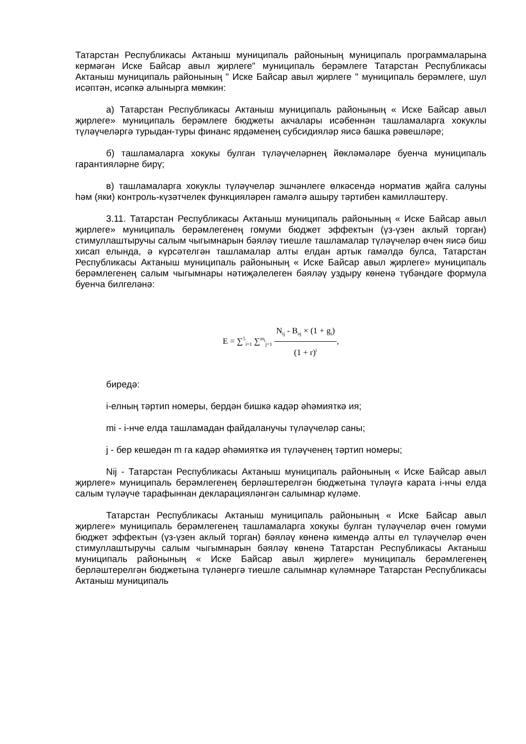Татарстан Республикасы Актаныш муниципаль районының муниципаль программаларына кермәгән Иске Байсар авыл җирлеге" муниципаль берәмлеге Татарстан Республикасы Актаныш муниципаль районының " Иске Байсар авыл җирлеге " муниципаль берәмлеге, шул исәптән, исәпкә алынырга мөмкин:
а) Татарстан Республикасы Актаныш муниципаль районының « Иске Байсар авыл җирлеге» муниципаль берәмлеге бюджеты акчалары исәбеннән ташламаларга хокуклы түләүчеләргә турыдан-туры финанс ярдәменең субсидияләр яисә башка рәвешләре;
б) ташламаларга хокукы булган түләүчеләрнең йөкләмәләре буенча муниципаль гарантияләрне бирү;
в) ташламаларга хокуклы түләүчеләр эшчәнлеге өлкәсендә норматив җайга салуны һәм (яки) контроль-күзәтчелек функцияләрен гамәлгә ашыру тәртибен камилләштерү.
3.11. Татарстан Республикасы Актаныш муниципаль районының « Иске Байсар авыл җирлеге» муниципаль берәмлегенең гомуми бюджет эффектын (үз-үзен аклый торган) стимуллаштыручы салым чыгымнарын бәяләү тиешле ташламалар түләүчеләр өчен яисә биш хисап елында, ә күрсәтелгән ташламалар алты елдан артык гамәлдә булса, Татарстан Республикасы Актаныш муниципаль районының « Иске Байсар авыл җирлеге» муниципаль берәмлегенең салым чыгымнары нәтиҗәлелеген бәяләү уздыру көненә түбәндәге формула буенча билгеләнә:
E = ∑<sup>5</sup><sub>i=1</sub> ∑<sup>m<sub>i</sub></sup><sub>j=1</sub>
N<sub>ij</sub> - B<sub>oj</sub> × (1 + g<sub>i</sub>)
(1 + r)<sup>i</sup>
,
биредә:
i-елның тәртип номеры, бердән бишкә кадәр әһәмияткә ия;
mi - i-нче елда ташламадан файдаланучы түләүчеләр саны;
j - бер кешедән m га кадәр әһәмияткә ия түләүченең тәртип номеры;
Nij - Татарстан Республикасы Актаныш муниципаль районының « Иске Байсар авыл җирлеге» муниципаль берәмлегенең берләштерелгән бюджетына түләүгә карата i-нчы елда салым түләүче тарафыннан декларацияләнгән салымнар күләме.
Татарстан Республикасы Актаныш муниципаль районының « Иске Байсар авыл җирлеге» муниципаль берәмлегенең ташламаларга хокукы булган түләүчеләр өчен гомуми бюджет эффектын (үз-үзен аклый торган) бәяләү көненә кимендә алты ел түләүчеләр өчен стимуллаштыручы салым чыгымнарын бәяләү көненә Татарстан Республикасы Актаныш муниципаль районының « Иске Байсар авыл җирлеге» муниципаль берәмлегенең берләштерелгән бюджетына түләнергә тиешле салымнар күләмнәре Татарстан Республикасы Актаныш муниципаль